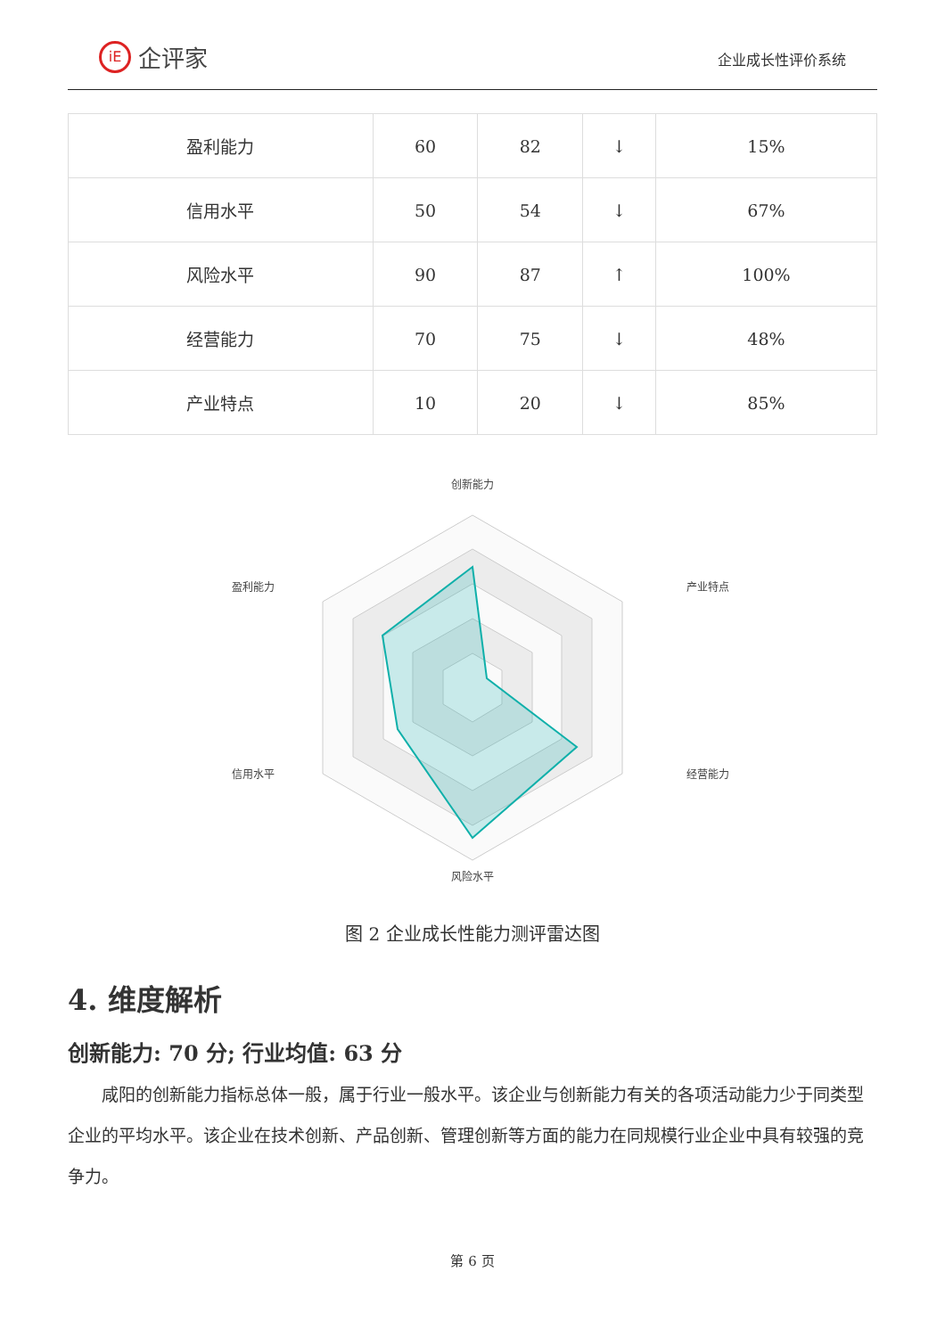iE 企评家
企业成长性评价系统
| 盈利能力 | 60 | 82 | ↓ | 15% |
| 信用水平 | 50 | 54 | ↓ | 67% |
| 风险水平 | 90 | 87 | ↑ | 100% |
| 经营能力 | 70 | 75 | ↓ | 48% |
| 产业特点 | 10 | 20 | ↓ | 85% |
创新能力
产业特点
经营能力
风险水平
信用水平
盈利能力
图 2 企业成长性能力测评雷达图
4. 维度解析
创新能力: 70 分; 行业均值: 63 分
咸阳的创新能力指标总体一般，属于行业一般水平。该企业与创新能力有关的各项活动能力少于同类型企业的平均水平。该企业在技术创新、产品创新、管理创新等方面的能力在同规模行业企业中具有较强的竞争力。
第 6 页